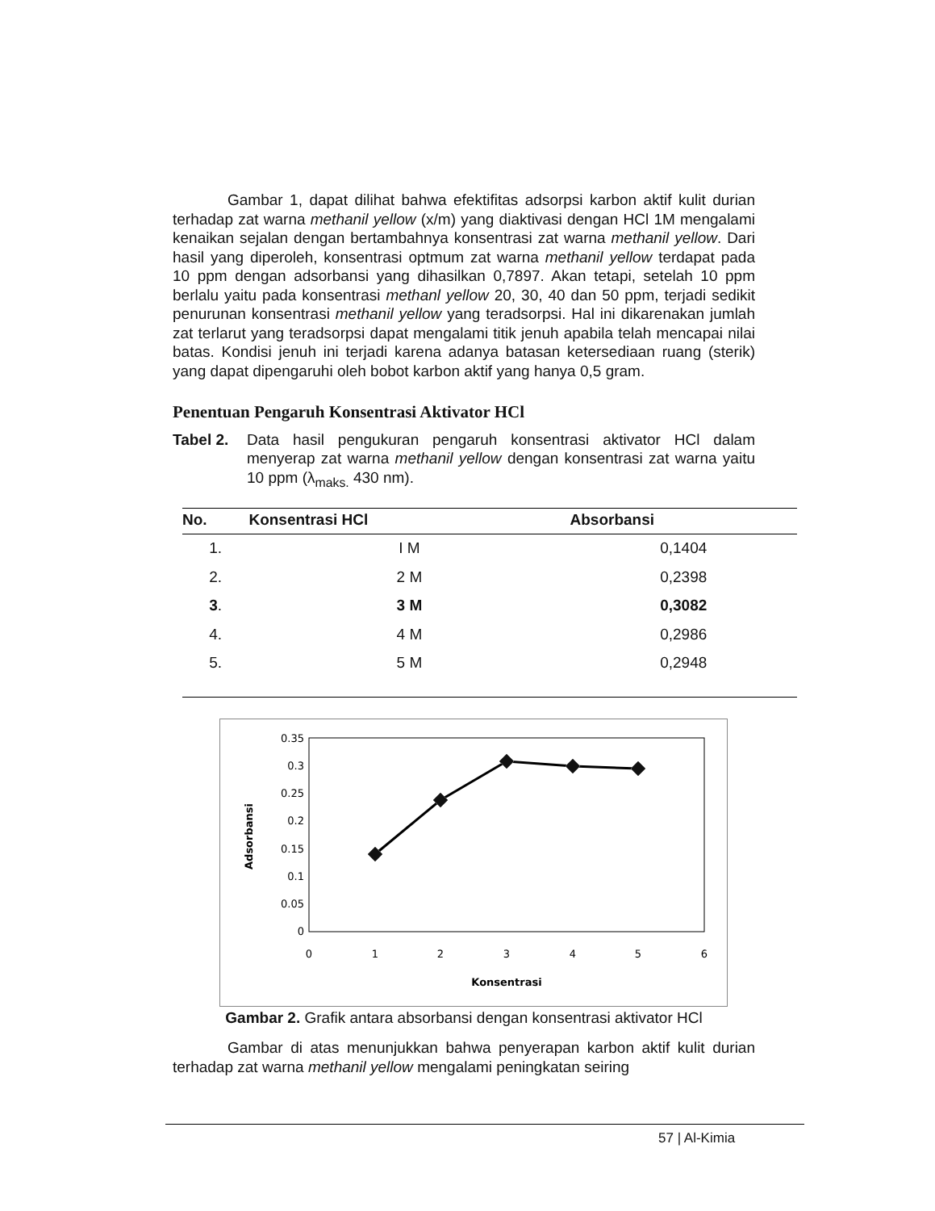Gambar 1, dapat dilihat bahwa efektifitas adsorpsi karbon aktif kulit durian terhadap zat warna methanil yellow (x/m) yang diaktivasi dengan HCl 1M mengalami kenaikan sejalan dengan bertambahnya konsentrasi zat warna methanil yellow. Dari hasil yang diperoleh, konsentrasi optmum zat warna methanil yellow terdapat pada 10 ppm dengan adsorbansi yang dihasilkan 0,7897. Akan tetapi, setelah 10 ppm berlalu yaitu pada konsentrasi methanl yellow 20, 30, 40 dan 50 ppm, terjadi sedikit penurunan konsentrasi methanil yellow yang teradsorpsi. Hal ini dikarenakan jumlah zat terlarut yang teradsorpsi dapat mengalami titik jenuh apabila telah mencapai nilai batas. Kondisi jenuh ini terjadi karena adanya batasan ketersediaan ruang (sterik) yang dapat dipengaruhi oleh bobot karbon aktif yang hanya 0,5 gram.
Penentuan Pengaruh Konsentrasi Aktivator HCl
Tabel 2. Data hasil pengukuran pengaruh konsentrasi aktivator HCl dalam menyerap zat warna methanil yellow dengan konsentrasi zat warna yaitu 10 ppm (λ<sub>maks.</sub> 430 nm).
| No. | Konsentrasi HCl | Absorbansi |
| --- | --- | --- |
| 1. | I M | 0,1404 |
| 2. | 2 M | 0,2398 |
| 3 . | 3 M | 0,3082 |
| 4. | 4 M | 0,2986 |
| 5. | 5 M | 0,2948 |
0.35
0.3
0.25
0.2
0.15
0.1
0.05
0
0
1
2
3
4
5
6
Konsentrasi
Adsorbansi
Gambar 2. Grafik antara absorbansi dengan konsentrasi aktivator HCl
Gambar di atas menunjukkan bahwa penyerapan karbon aktif kulit durian terhadap zat warna methanil yellow mengalami peningkatan seiring
57 | Al-Kimia